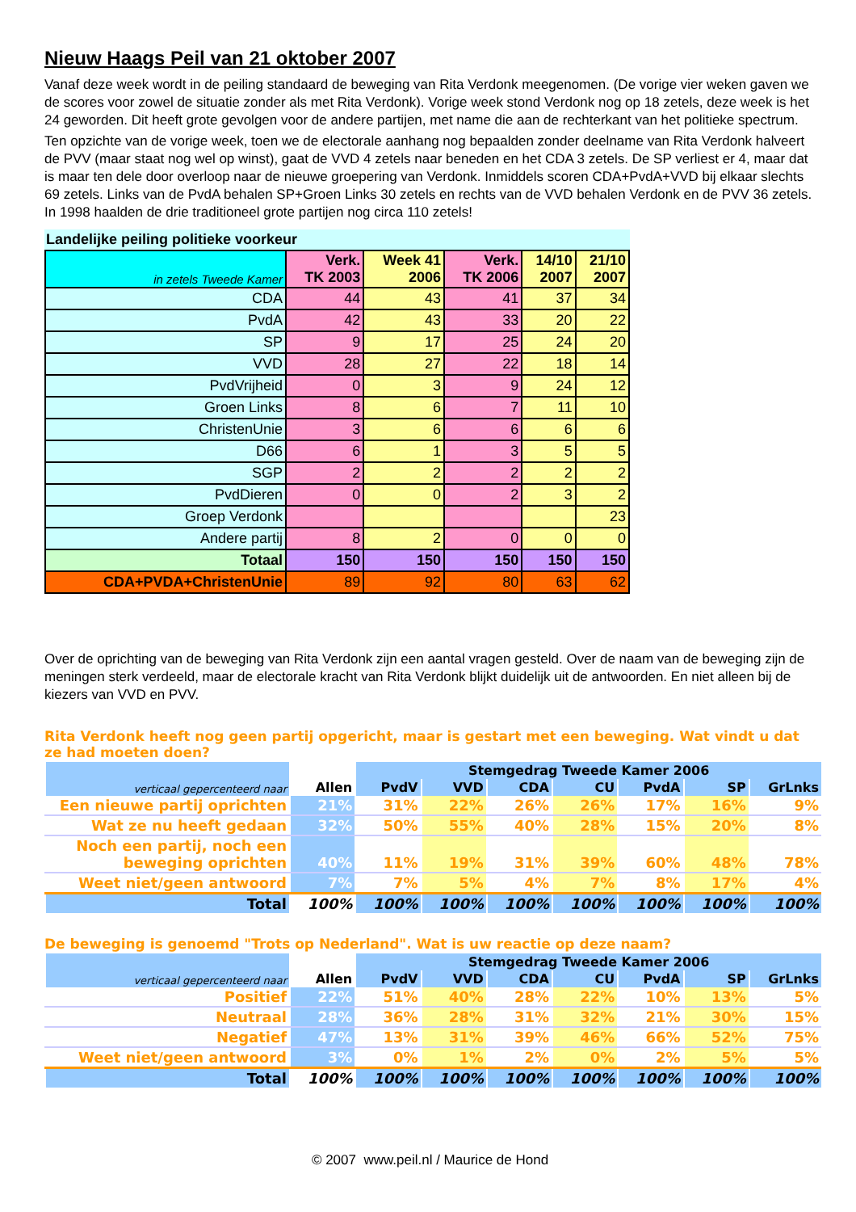Nieuw Haags Peil van 21 oktober 2007
Vanaf deze week wordt in de peiling standaard de beweging van Rita Verdonk meegenomen. (De vorige vier weken gaven we de scores voor zowel de situatie zonder als met Rita Verdonk). Vorige week stond Verdonk nog op 18 zetels, deze week is het 24 geworden. Dit heeft grote gevolgen voor de andere partijen, met name die aan de rechterkant van het politieke spectrum.
Ten opzichte van de vorige week, toen we de electorale aanhang nog bepaalden zonder deelname van Rita Verdonk halveert de PVV (maar staat nog wel op winst), gaat de VVD 4 zetels naar beneden en het CDA 3 zetels. De SP verliest er 4, maar dat is maar ten dele door overloop naar de nieuwe groepering van Verdonk. Inmiddels scoren CDA+PvdA+VVD bij elkaar slechts 69 zetels. Links van de PvdA behalen SP+Groen Links 30 zetels en rechts van de VVD behalen Verdonk en de PVV 36 zetels. In 1998 haalden de drie traditioneel grote partijen nog circa 110 zetels!
Landelijke peiling politieke voorkeur
| in zetels Tweede Kamer | Verk. TK 2003 | Week 41 2006 | Verk. TK 2006 | 14/10 2007 | 21/10 2007 |
| CDA | 44 | 43 | 41 | 37 | 34 |
| PvdA | 42 | 43 | 33 | 20 | 22 |
| SP | 9 | 17 | 25 | 24 | 20 |
| VVD | 28 | 27 | 22 | 18 | 14 |
| PvdVrijheid | 0 | 3 | 9 | 24 | 12 |
| Groen Links | 8 | 6 | 7 | 11 | 10 |
| ChristenUnie | 3 | 6 | 6 | 6 | 6 |
| D66 | 6 | 1 | 3 | 5 | 5 |
| SGP | 2 | 2 | 2 | 2 | 2 |
| PvdDieren | 0 | 0 | 2 | 3 | 2 |
| Groep Verdonk | | | | | 23 |
| Andere partij | 8 | 2 | 0 | 0 | 0 |
| Totaal | 150 | 150 | 150 | 150 | 150 |
| CDA+PVDA+ChristenUnie | 89 | 92 | 80 | 63 | 62 |
Over de oprichting van de beweging van Rita Verdonk zijn een aantal vragen gesteld. Over de naam van de beweging zijn de meningen sterk verdeeld, maar de electorale kracht van Rita Verdonk blijkt duidelijk uit de antwoorden. En niet alleen bij de kiezers van VVD en PVV.
Rita Verdonk heeft nog geen partij opgericht, maar is gestart met een beweging. Wat vindt u dat ze had moeten doen?
| verticaal gepercenteerd naar | Allen | Stemgedrag Tweede Kamer 2006 | | | | | | |
| --- | --- | --- | --- | --- | --- | --- | --- | --- |
| | | PvdV | VVD | CDA | CU | PvdA | SP | GrLnks |
| Een nieuwe partij oprichten | 21% | 31% | 22% | 26% | 26% | 17% | 16% | 9% |
| Wat ze nu heeft gedaan | 32% | 50% | 55% | 40% | 28% | 15% | 20% | 8% |
| Noch een partij, noch een beweging oprichten | 40% | 11% | 19% | 31% | 39% | 60% | 48% | 78% |
| Weet niet/geen antwoord | 7% | 7% | 5% | 4% | 7% | 8% | 17% | 4% |
| Total | 100% | 100% | 100% | 100% | 100% | 100% | 100% | 100% |
De beweging is genoemd "Trots op Nederland". Wat is uw reactie op deze naam?
| verticaal gepercenteerd naar | Allen | Stemgedrag Tweede Kamer 2006 | | | | | | |
| --- | --- | --- | --- | --- | --- | --- | --- | --- |
| | | PvdV | VVD | CDA | CU | PvdA | SP | GrLnks |
| Positief | 22% | 51% | 40% | 28% | 22% | 10% | 13% | 5% |
| Neutraal | 28% | 36% | 28% | 31% | 32% | 21% | 30% | 15% |
| Negatief | 47% | 13% | 31% | 39% | 46% | 66% | 52% | 75% |
| Weet niet/geen antwoord | 3% | 0% | 1% | 2% | 0% | 2% | 5% | 5% |
| Total | 100% | 100% | 100% | 100% | 100% | 100% | 100% | 100% |
© 2007 www.peil.nl / Maurice de Hond